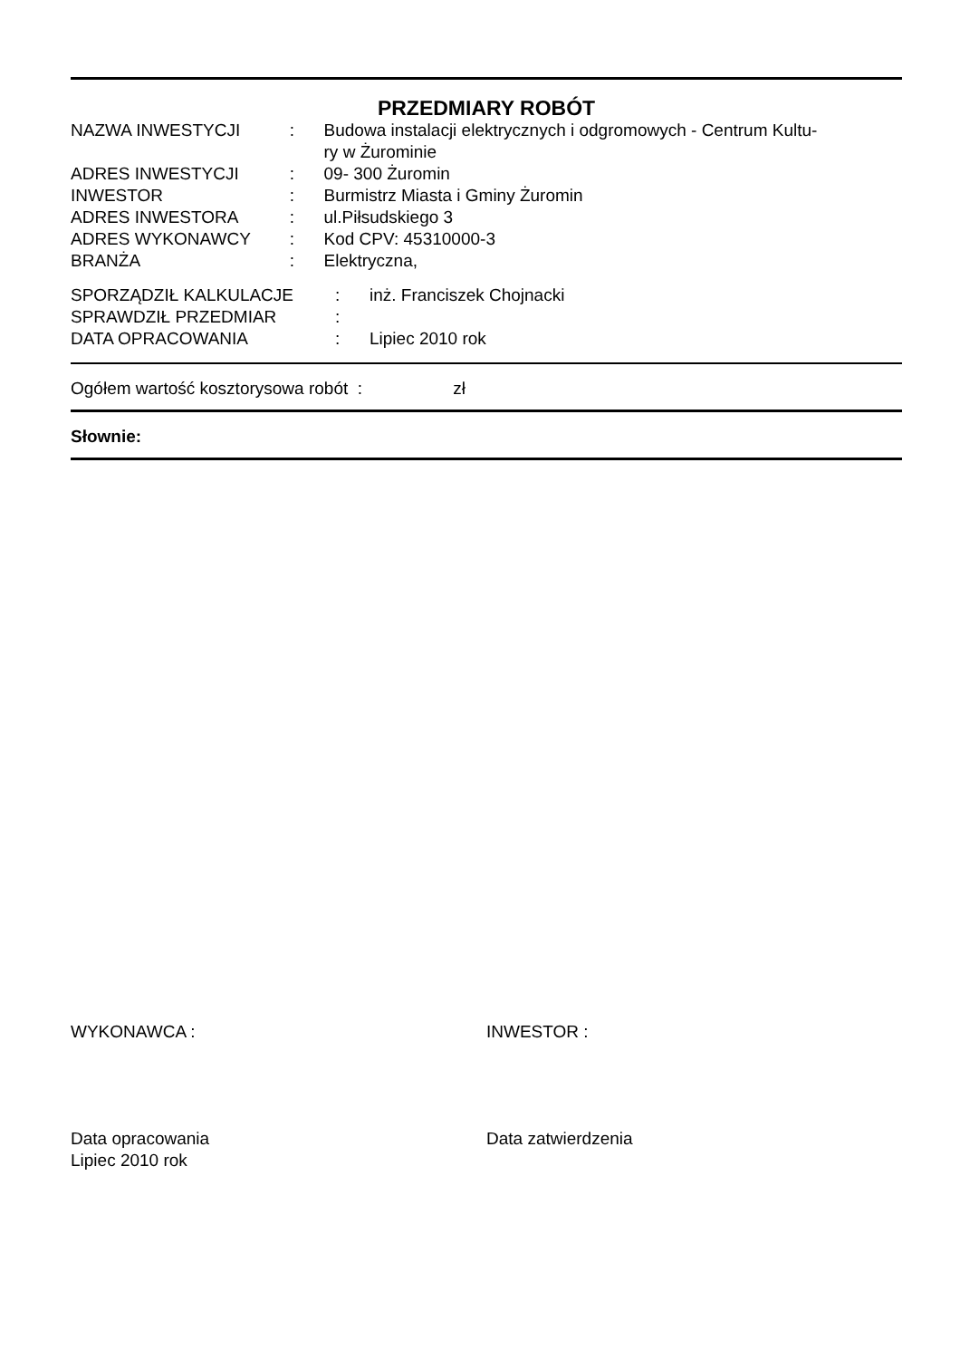PRZEDMIARY ROBÓT
| NAZWA INWESTYCJI | : | Budowa instalacji elektrycznych i odgromowych - Centrum Kultu- ry w Żurominie |
| ADRES INWESTYCJI | : | 09- 300 Żuromin |
| INWESTOR | : | Burmistrz Miasta i Gminy Żuromin |
| ADRES INWESTORA | : | ul.Piłsudskiego 3 |
| ADRES WYKONAWCY | : | Kod CPV: 45310000-3 |
| BRANŻA | : | Elektryczna, |
| SPORZĄDZIŁ KALKULACJE | : | inż. Franciszek Chojnacki |
| SPRAWDZIŁ PRZEDMIAR | : | |
| DATA OPRACOWANIA | : | Lipiec 2010 rok |
Ogółem wartość kosztorysowa robót : zł
Słownie:
WYKONAWCA : INWESTOR :
Data opracowania
Lipiec 2010 rok
Data zatwierdzenia